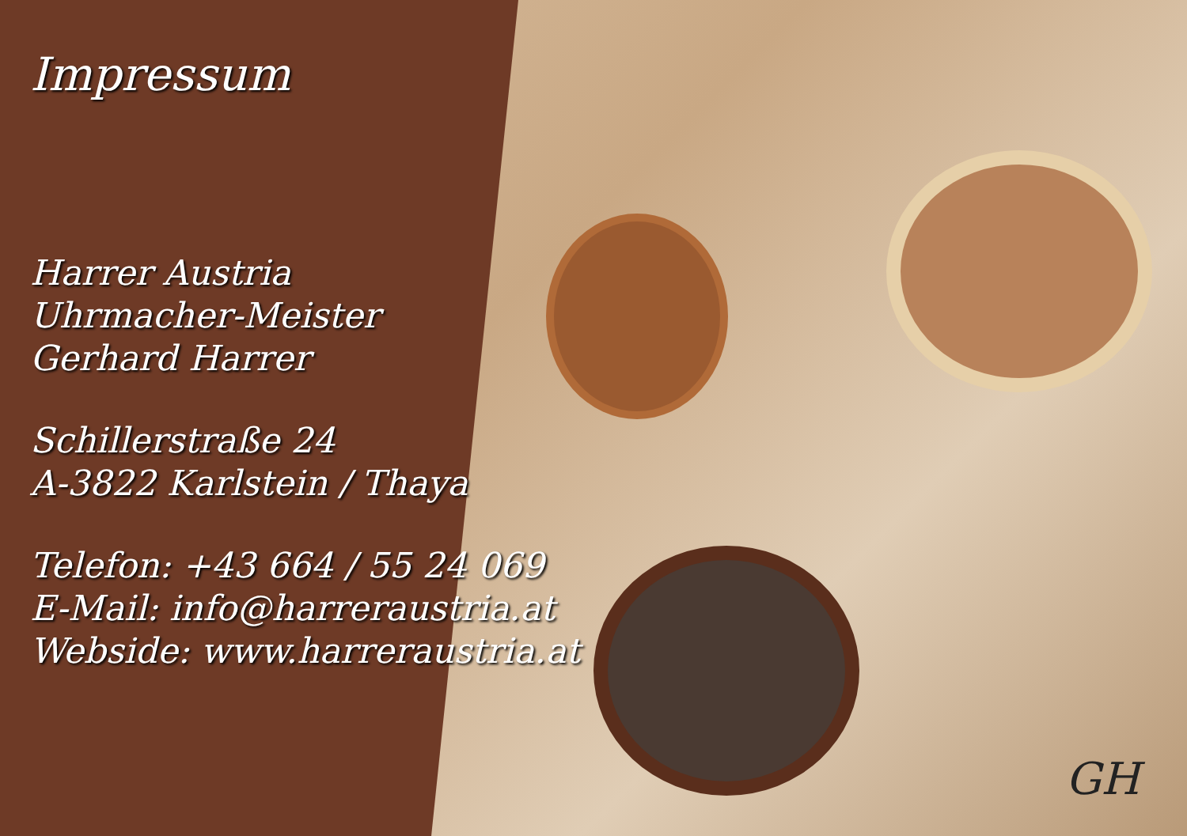Impressum
Harrer Austria
Uhrmacher-Meister
Gerhard Harrer
Schillerstraße 24
A-3822 Karlstein / Thaya
Telefon: +43 664 / 55 24 069
E-Mail: info@harreraustria.at
Webside: www.harreraustria.at
GH